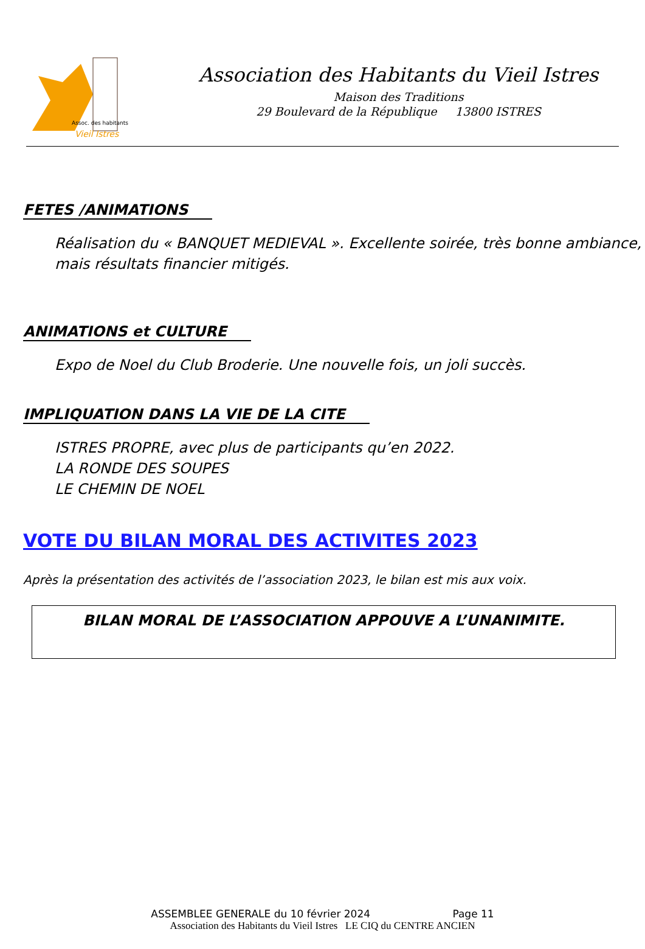Assoc. des habitants
Vieil Istres
Association des Habitants du Vieil Istres
Maison des Traditions
29 Boulevard de la République 13800 ISTRES
FETES /ANIMATIONS
Réalisation du « BANQUET MEDIEVAL ». Excellente soirée, très bonne ambiance,
mais résultats financier mitigés.
ANIMATIONS et CULTURE
Expo de Noel du Club Broderie. Une nouvelle fois, un joli succès.
IMPLIQUATION DANS LA VIE DE LA CITE
ISTRES PROPRE, avec plus de participants qu’en 2022.
LA RONDE DES SOUPES
LE CHEMIN DE NOEL
VOTE DU BILAN MORAL DES ACTIVITES 2023
Après la présentation des activités de l’association 2023, le bilan est mis aux voix.
BILAN MORAL DE L’ASSOCIATION APPOUVE A L’UNANIMITE.
ASSEMBLEE GENERALE du 10 février 2024 Page 11
Association des Habitants du Vieil Istres LE CIQ du CENTRE ANCIEN